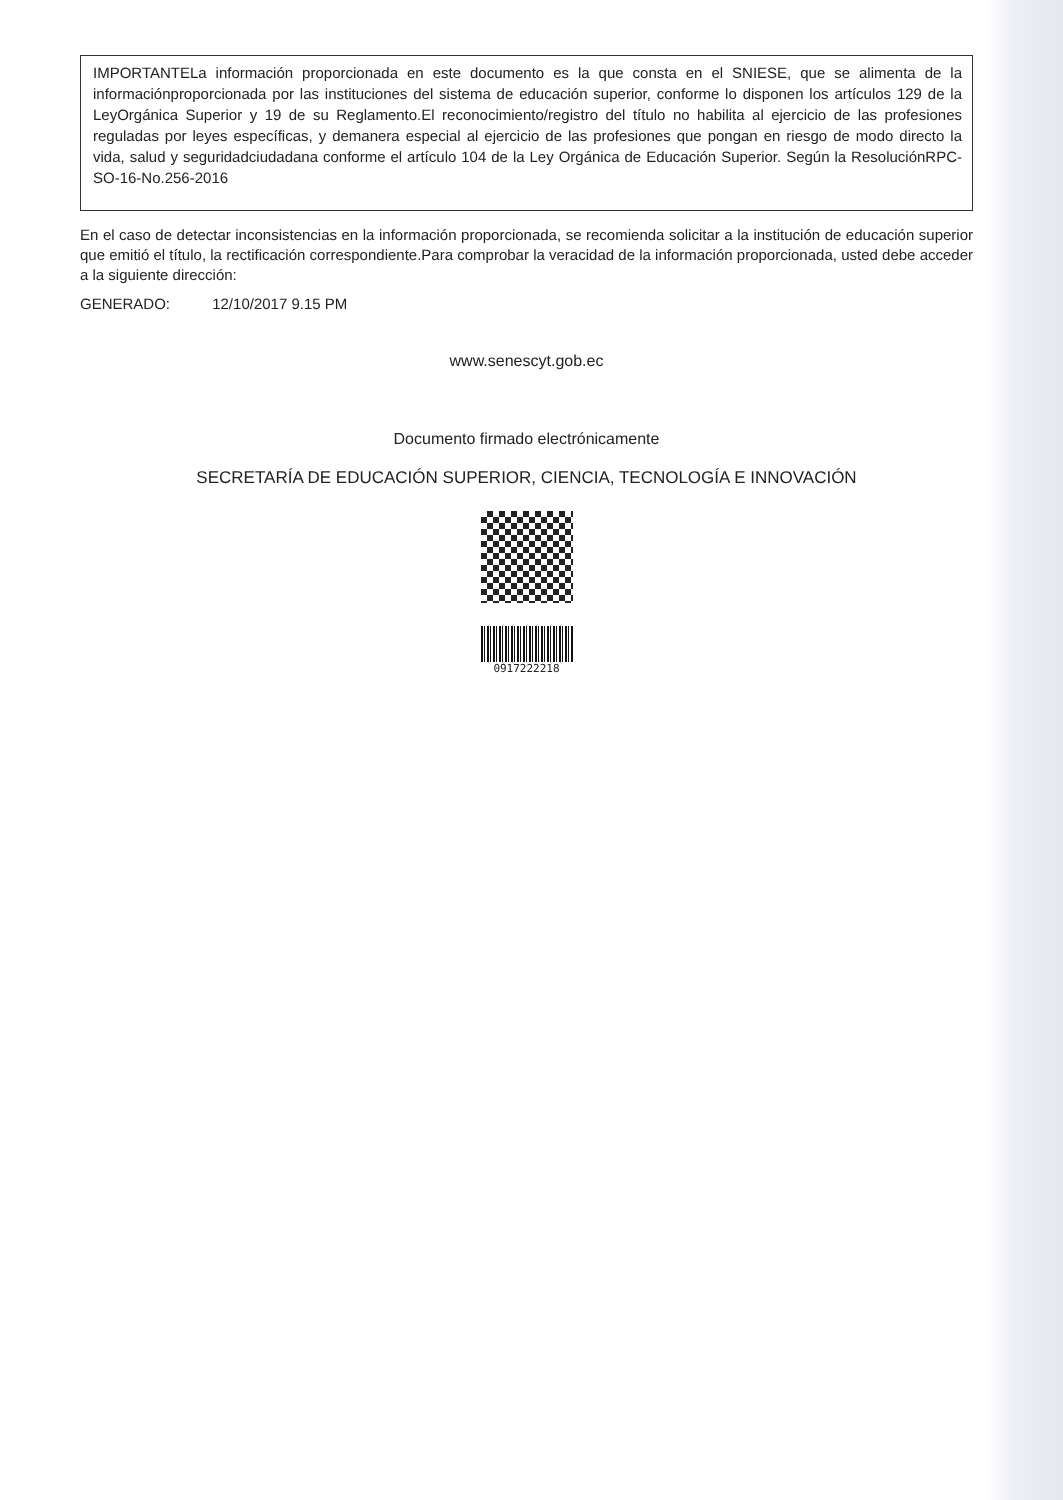IMPORTANTELa información proporcionada en este documento es la que consta en el SNIESE, que se alimenta de la informaciónproporcionada por las instituciones del sistema de educación superior, conforme lo disponen los artículos 129 de la LeyOrgánica Superior y 19 de su Reglamento.El reconocimiento/registro del título no habilita al ejercicio de las profesiones reguladas por leyes específicas, y demanera especial al ejercicio de las profesiones que pongan en riesgo de modo directo la vida, salud y seguridadciudadana conforme el artículo 104 de la Ley Orgánica de Educación Superior. Según la ResoluciónRPC-SO-16-No.256-2016
En el caso de detectar inconsistencias en la información proporcionada, se recomienda solicitar a la institución de educación superior que emitió el título, la rectificación correspondiente.Para comprobar la veracidad de la información proporcionada, usted debe acceder a la siguiente dirección:
GENERADO: 12/10/2017 9.15 PM
www.senescyt.gob.ec
Documento firmado electrónicamente
SECRETARÍA DE EDUCACIÓN SUPERIOR, CIENCIA, TECNOLOGÍA E INNOVACIÓN
0917222218